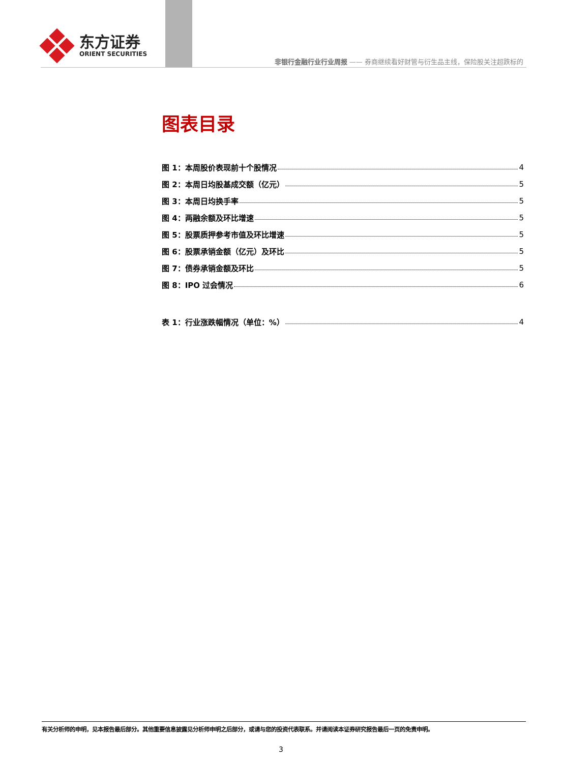东方证券
ORIENT SECURITIES
非银行金融行业行业周报 —— 券商继续看好财管与衍生品主线，保险股关注超跌标的
图表目录
图 1：本周股价表现前十个股情况 4
图 2：本周日均股基成交额（亿元） 5
图 3：本周日均换手率 5
图 4：两融余额及环比增速 5
图 5：股票质押参考市值及环比增速 5
图 6：股票承销金额（亿元）及环比 5
图 7：债券承销金额及环比 5
图 8：IPO 过会情况 6
表 1：行业涨跌幅情况（单位：%） 4
有关分析师的申明，见本报告最后部分。其他重要信息披露见分析师申明之后部分，或请与您的投资代表联系。并请阅读本证券研究报告最后一页的免责申明。
3